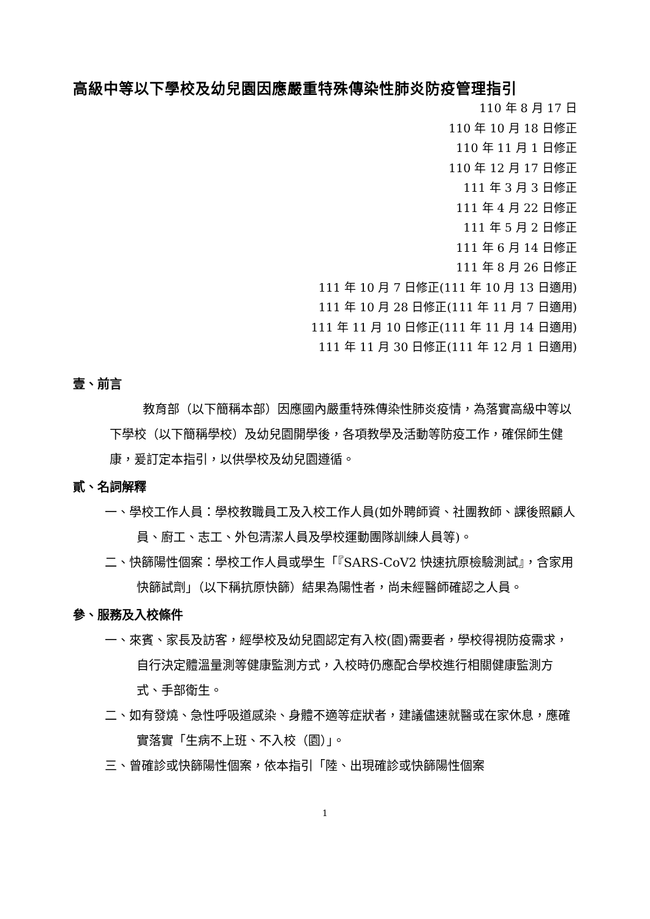高級中等以下學校及幼兒園因應嚴重特殊傳染性肺炎防疫管理指引
110 年 8 月 17 日
110 年 10 月 18 日修正
110 年 11 月 1 日修正
110 年 12 月 17 日修正
111 年 3 月 3 日修正
111 年 4 月 22 日修正
111 年 5 月 2 日修正
111 年 6 月 14 日修正
111 年 8 月 26 日修正
111 年 10 月 7 日修正(111 年 10 月 13 日適用)
111 年 10 月 28 日修正(111 年 11 月 7 日適用)
111 年 11 月 10 日修正(111 年 11 月 14 日適用)
111 年 11 月 30 日修正(111 年 12 月 1 日適用)
壹、前言
教育部（以下簡稱本部）因應國內嚴重特殊傳染性肺炎疫情，為落實高級中等以下學校（以下簡稱學校）及幼兒園開學後，各項教學及活動等防疫工作，確保師生健康，爰訂定本指引，以供學校及幼兒園遵循。
貳、名詞解釋
一、學校工作人員：學校教職員工及入校工作人員(如外聘師資、社團教師、課後照顧人員、廚工、志工、外包清潔人員及學校運動團隊訓練人員等)。
二、快篩陽性個案：學校工作人員或學生「『SARS-CoV2 快速抗原檢驗測試』，含家用快篩試劑」（以下稱抗原快篩）結果為陽性者，尚未經醫師確認之人員。
參、服務及入校條件
一、來賓、家長及訪客，經學校及幼兒園認定有入校(園)需要者，學校得視防疫需求，自行決定體溫量測等健康監測方式，入校時仍應配合學校進行相關健康監測方式、手部衛生。
二、如有發燒、急性呼吸道感染、身體不適等症狀者，建議儘速就醫或在家休息，應確實落實「生病不上班、不入校（園）」。
三、曾確診或快篩陽性個案，依本指引「陸、出現確診或快篩陽性個案
1